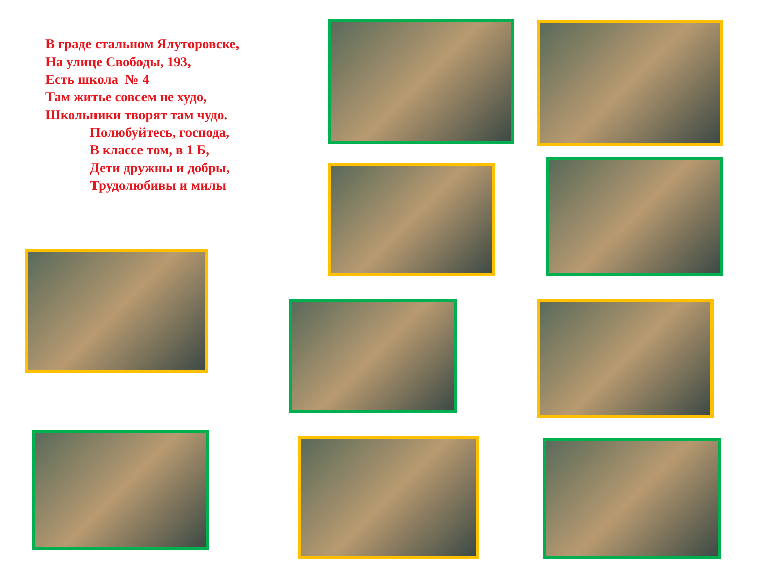В граде стальном Ялуторовске,
На улице Свободы, 193,
Есть школа № 4
Там житье совсем не худо,
Школьники творят там чудо.
Полюбуйтесь, господа,
В классе том, в 1 Б,
Дети дружны и добры,
Трудолюбивы и милы